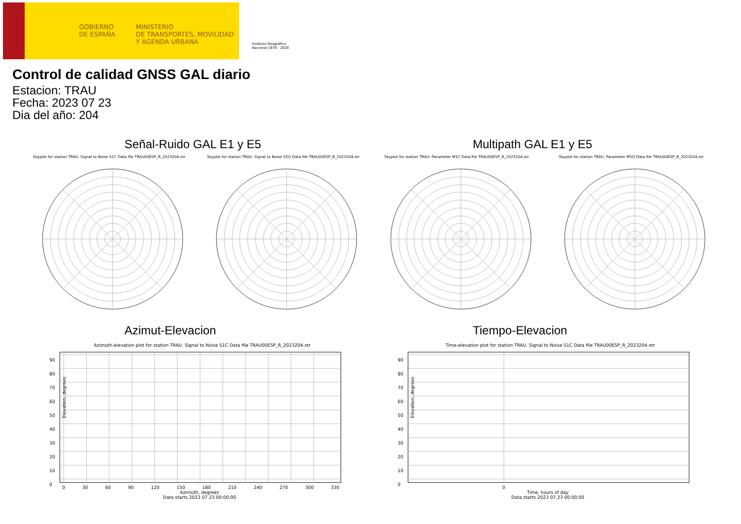GOBIERNO
DE ESPAÑA
MINISTERIO
DE TRANSPORTES, MOVILIDAD
Y AGENDA URBANA
Instituto Geográfico
Nacional 1870 · 2020
Control de calidad GNSS GAL diario
Estacion: TRAU
Fecha: 2023 07 23
Dia del año: 204
Señal-Ruido GAL E1 y E5 Multipath GAL E1 y E5
Skyplot for station TRAU. Signal to Noise S1C Data file TRAU00ESP_R_2023204.xtr Skyplot for station TRAU. Signal to Noise S5Q Data file TRAU00ESP_R_2023204.xtr Skyplot for station TRAU. Parameter M1C Data file TRAU00ESP_R_2023204.xtr Skyplot for station TRAU. Parameter M5Q Data file TRAU00ESP_R_2023204.xtr
Azimut-Elevacion Tiempo-Elevacion
Azimuth-elevation plot for station TRAU. Signal to Noise S1C Data file TRAU00ESP_R_2023204.xtr Time-elevation plot for station TRAU. Signal to Noise S1C Data file TRAU00ESP_R_2023204.xtr
90
80
70
60
50
40
30
20
10
0
90
80
70
60
50
40
30
20
10
0
0 30 60 90 120 150 180 210 240 270 300 330
Azimuth, degrees
Data starts 2023 07 23 00:00:00
0
Time, hours of day
Data starts 2023 07 23 00:00:00
Elevation, degrees Elevation, degrees